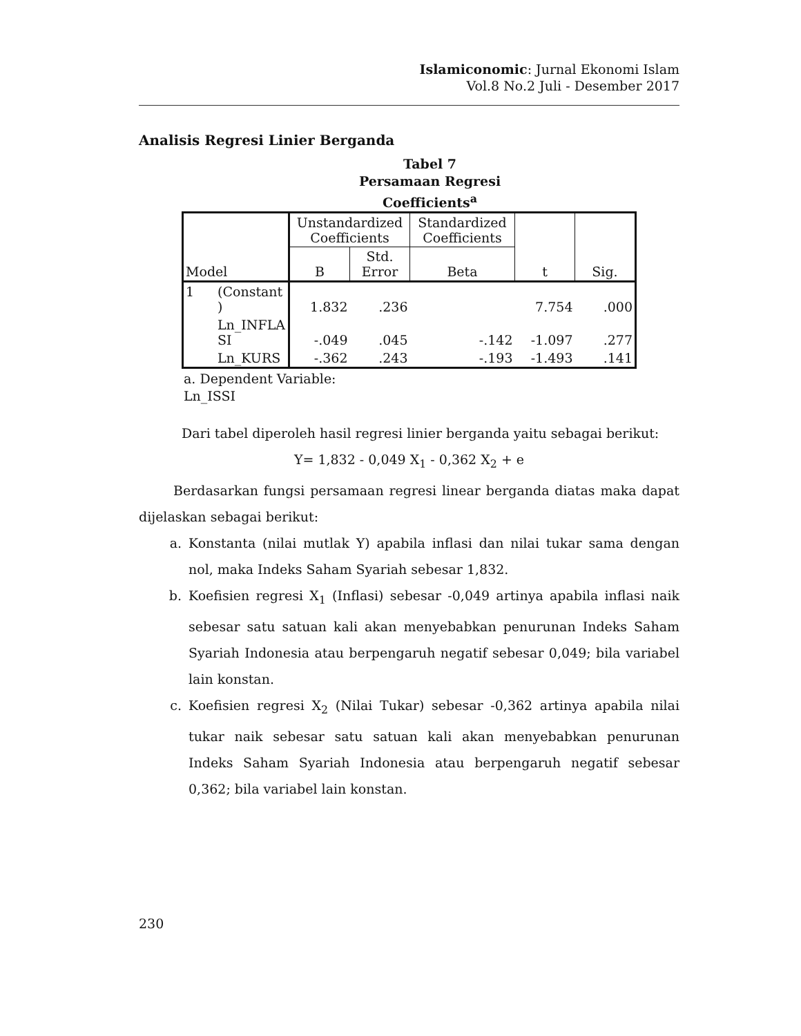Islamiconomic: Jurnal Ekonomi Islam
Vol.8 No.2 Juli - Desember 2017
Analisis Regresi Linier Berganda
Tabel 7
Persamaan Regresi
Coefficients<sup>a</sup>
| Model | | Unstandardized Coefficients | | Standardized Coefficients | t | Sig. |
| --- | --- | --- | --- | --- | --- | --- |
| | | B | Std. Error | Beta | | |
| 1 | (Constant ) | 1.832 | .236 | | 7.754 | .000 |
| | Ln_INFLA SI | -.049 | .045 | -.142 | -1.097 | .277 |
| | Ln_KURS | -.362 | .243 | -.193 | -1.493 | .141 |
a. Dependent Variable:
Ln_ISSI
Dari tabel diperoleh hasil regresi linier berganda yaitu sebagai berikut:
Y= 1,832 - 0,049 X<sub>1</sub> - 0,362 X<sub>2</sub> + e
Berdasarkan fungsi persamaan regresi linear berganda diatas maka dapat dijelaskan sebagai berikut:
a. Konstanta (nilai mutlak Y) apabila inflasi dan nilai tukar sama dengan nol, maka Indeks Saham Syariah sebesar 1,832.
b. Koefisien regresi X<sub>1</sub> (Inflasi) sebesar -0,049 artinya apabila inflasi naik sebesar satu satuan kali akan menyebabkan penurunan Indeks Saham Syariah Indonesia atau berpengaruh negatif sebesar 0,049; bila variabel lain konstan.
c. Koefisien regresi X<sub>2</sub> (Nilai Tukar) sebesar -0,362 artinya apabila nilai tukar naik sebesar satu satuan kali akan menyebabkan penurunan Indeks Saham Syariah Indonesia atau berpengaruh negatif sebesar 0,362; bila variabel lain konstan.
230